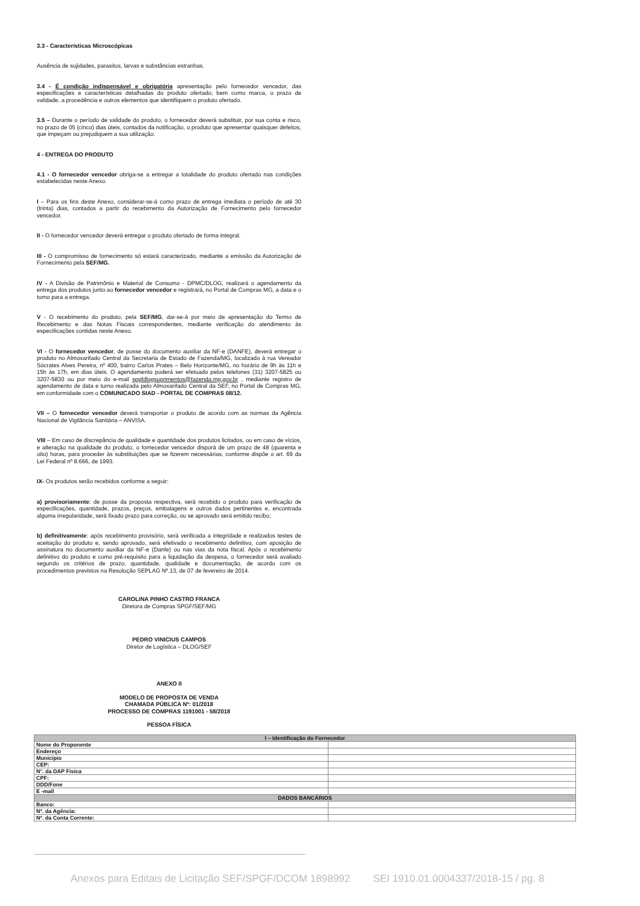3.3 - Características Microscópicas
Ausência de sujidades, parasitos, larvas e substâncias estranhas.
3.4 - É condição indispensável e obrigatória apresentação pelo fornecedor vencedor, das especificações e características detalhadas do produto ofertado, bem como marca, o prazo de validade, a procedência e outros elementos que identifiquem o produto ofertado.
3.5 – Durante o período de validade do produto, o fornecedor deverá substituir, por sua conta e risco, no prazo de 05 (cinco) dias úteis, contados da notificação, o produto que apresentar quaisquer defeitos, que impeçam ou prejudiquem a sua utilização.
4 - ENTREGA DO PRODUTO
4.1 - O fornecedor vencedor obriga-se a entregar a totalidade do produto ofertado nas condições estabelecidas neste Anexo.
I – Para os fins deste Anexo, considerar-se-á como prazo de entrega imediata o período de até 30 (trinta) dias, contados a partir do recebimento da Autorização de Fornecimento pelo fornecedor vencedor.
II - O fornecedor vencedor deverá entregar o produto ofertado de forma integral.
III - O compromisso de fornecimento só estará caracterizado, mediante a emissão da Autorização de Fornecimento pela SEF/MG.
IV - A Divisão de Patrimônio e Material de Consumo - DPMC/DLOG, realizará o agendamento da entrega dos produtos junto ao fornecedor vencedor e registrará, no Portal de Compras MG, a data e o turno para a entrega.
V - O recebimento do produto, pela SEF/MG, dar-se-á por meio de apresentação do Termo de Recebimento e das Notas Fiscais correspondentes, mediante verificação do atendimento às especificações contidas neste Anexo.
VI - O fornecedor vencedor, de posse do documento auxiliar da NF-e (DANFE), deverá entregar o produto no Almoxarifado Central da Secretaria de Estado de Fazenda/MG, localizado à rua Vereador Sócrates Alves Pereira, nº 400, bairro Carlos Prates – Belo Horizonte/MG, no horário de 9h às 11h e 15h às 17h, em dias úteis. O agendamento poderá ser efetuado pelos telefones (31) 3207-5825 ou 3207-5830 ou por meio do e-mail spgfdlogsuprimentos@fazenda.mg.gov.br , mediante registro de agendamento de data e turno realizada pelo Almoxarifado Central da SEF, no Portal de Compras MG, em conformidade com o COMUNICADO SIAD - PORTAL DE COMPRAS 08/12.
VII – O fornecedor vencedor deverá transportar o produto de acordo com as normas da Agência Nacional de Vigilância Sanitária – ANVISA.
VIII – Em caso de discrepância de qualidade e quantidade dos produtos licitados, ou em caso de vícios, e alteração na qualidade do produto, o fornecedor vencedor disporá de um prazo de 48 (quarenta e oito) horas, para proceder às substituições que se fizerem necessárias, conforme dispõe o art. 69 da Lei Federal nº 8.666, de 1993.
IX- Os produtos serão recebidos conforme a seguir:
a) provisoriamente: de posse da proposta respectiva, será recebido o produto para verificação de especificações, quantidade, prazos, preços, embalagens e outros dados pertinentes e, encontrada alguma irregularidade, será fixado prazo para correção, ou se aprovado será emitido recibo;
b) definitivamente: após recebimento provisório, será verificada a integridade e realizados testes de aceitação do produto e, sendo aprovado, será efetivado o recebimento definitivo, com aposição de assinatura no documento auxiliar da NF-e (Danfe) ou nas vias da nota fiscal. Após o recebimento definitivo do produto e como pré-requisito para a liquidação da despesa, o fornecedor será avaliado segundo os critérios de prazo, quantidade, qualidade e documentação, de acordo com os procedimentos previstos na Resolução SEPLAG Nº.13, de 07 de fevereiro de 2014.
CAROLINA PINHO CASTRO FRANCA
Diretora de Compras SPGF/SEF/MG
PEDRO VINICIUS CAMPOS
Diretor de Logística – DLOG/SEF
ANEXO II
MODELO DE PROPOSTA DE VENDA
CHAMADA PÚBLICA Nº: 01/2018
PROCESSO DE COMPRAS 1191001 - 58/2018
PESSOA FÍSICA
| I – Identificação do Fornecedor | |
| --- | --- |
| Nome do Proponente | |
| Endereço | |
| Município | |
| CEP: | |
| N°. da DAP Física | |
| CPF: | |
| DDD/Fone | |
| E -mail | |
| DADOS BANCÁRIOS | |
| Banco: | |
| Nº. da Agência: | |
| Nº. da Conta Corrente: | |
Anexos para Editais de Licitação SEF/SPGF/DCOM 1898992 SEI 1910.01.0004337/2018-15 / pg. 8